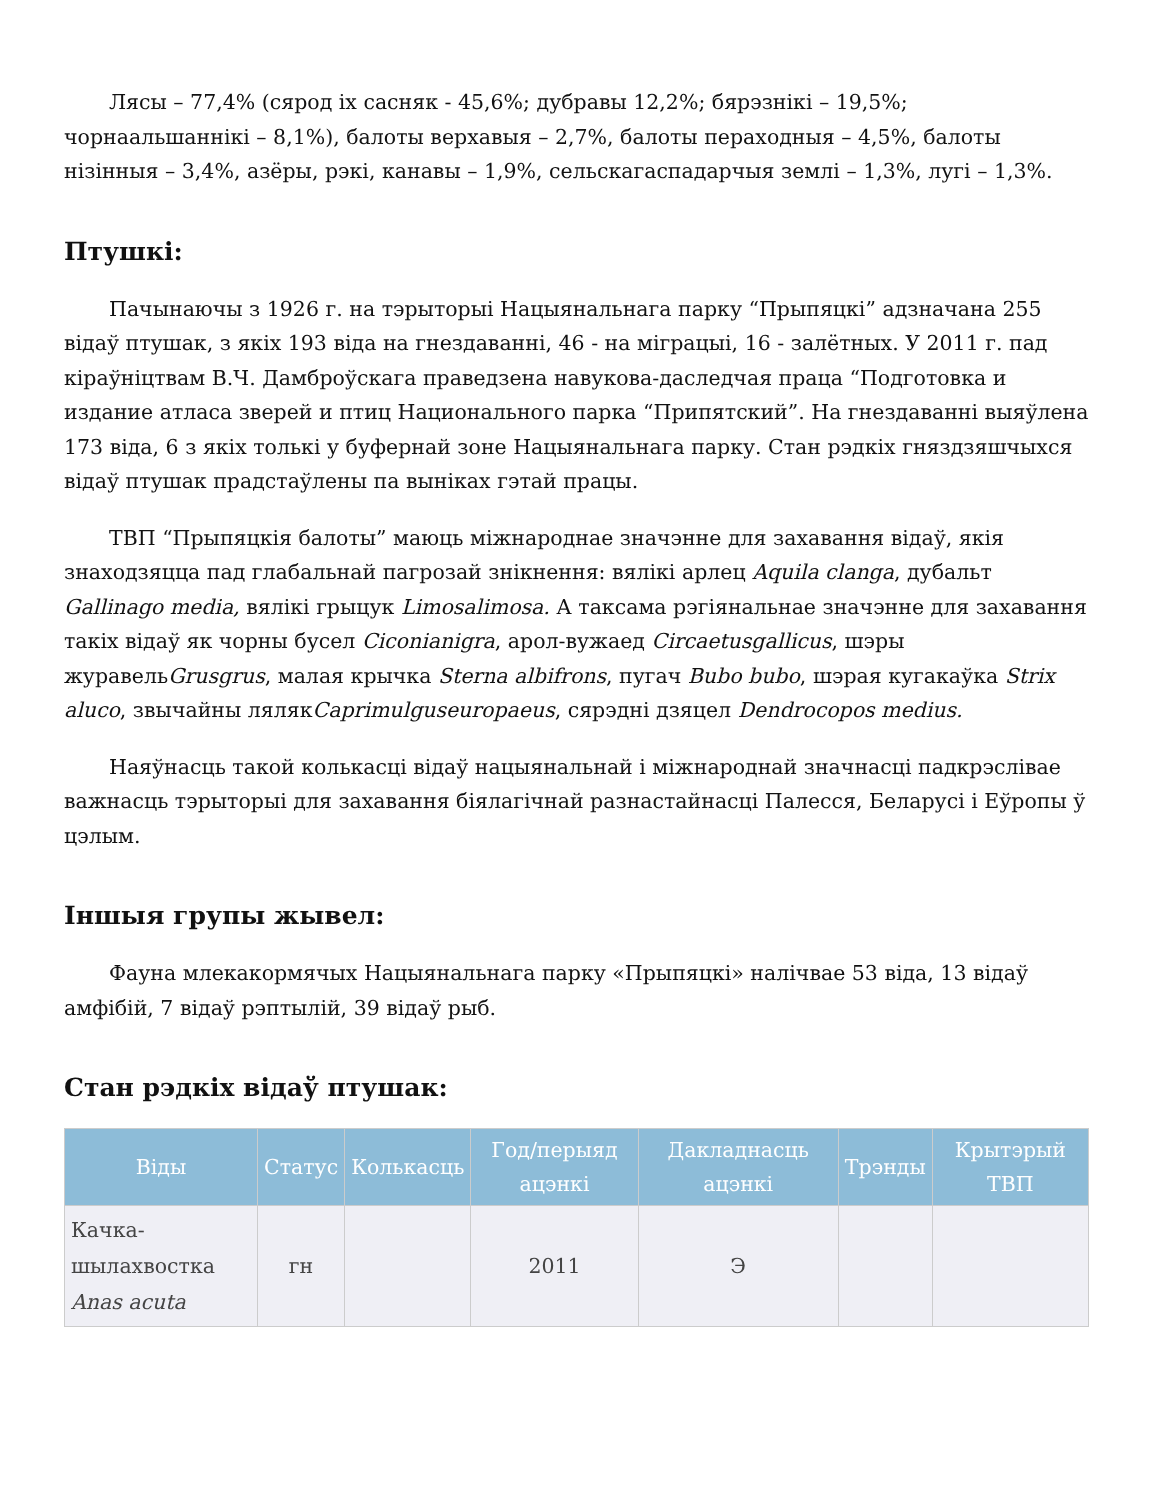Лясы – 77,4% (сярод іх сасняк - 45,6%; дубравы 12,2%; бярэзнікі – 19,5%; чорнаальшаннікі – 8,1%), балоты верхавыя – 2,7%, балоты пераходныя – 4,5%, балоты нізінныя – 3,4%, азёры, рэкі, канавы – 1,9%, сельскагаспадарчыя землі – 1,3%, лугі – 1,3%.
Птушкі:
Пачынаючы з 1926 г. на тэрыторыі Нацыянальнага парку “Прыпяцкі” адзначана 255 відаў птушак, з якіх 193 віда на гнездаванні, 46 - на міграцыі, 16 - залётных. У 2011 г. пад кіраўніцтвам В.Ч. Дамброўскага праведзена навукова-даследчая праца “Подготовка и издание атласа зверей и птиц Национального парка “Припятский”. На гнездаванні выяўлена 173 віда, 6 з якіх толькі у буфернай зоне Нацыянальнага парку. Стан рэдкіх гняздзяшчыхся відаў птушак прадстаўлены па выніках гэтай працы.
ТВП “Прыпяцкія балоты” маюць міжнароднае значэнне для захавання відаў, якія знаходзяцца пад глабальнай пагрозай знікнення: вялікі арлец Aquila clanga, дубальт Gallinago media, вялікі грыцук Limosalimosa. А таксама рэгіянальнае значэнне для захавання такіх відаў як чорны бусел Ciconianigra, арол-вужаед Circaetusgallicus, шэры журавельGrusgrus, малая крычка Sterna albifrons, пугач Bubo bubo, шэрая кугакаўка Strix aluco, звычайны лялякCaprimulguseuropaeus, сярэдні дзяцел Dendrocopos medius.
Наяўнасць такой колькасці відаў нацыянальнай і міжнароднай значнасці падкрэслівае важнасць тэрыторыі для захавання біялагічнай разнастайнасці Палесся, Беларусі і Еўропы ў цэлым.
Іншыя групы жывел:
Фауна млекакормячых Нацыянальнага парку «Прыпяцкі» налічвае 53 віда, 13 відаў амфібій, 7 відаў рэптылій, 39 відаў рыб.
Стан рэдкіх відаў птушак:
| Віды | Статус | Колькасць | Год/перыяд ацэнкі | Дакладнасць ацэнкі | Трэнды | Крытэрый ТВП |
| --- | --- | --- | --- | --- | --- | --- |
| Качка-шылахвостка Anas acuta | гн | | 2011 | Э | | |